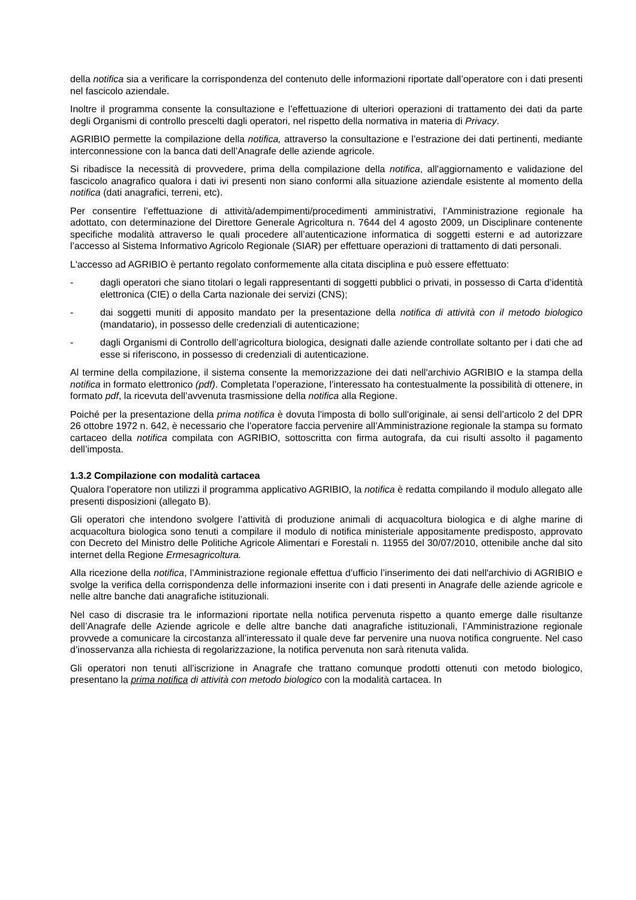della notifica sia a verificare la corrispondenza del contenuto delle informazioni riportate dall’operatore con i dati presenti nel fascicolo aziendale.
Inoltre il programma consente la consultazione e l’effettuazione di ulteriori operazioni di trattamento dei dati da parte degli Organismi di controllo prescelti dagli operatori, nel rispetto della normativa in materia di Privacy.
AGRIBIO permette la compilazione della notifica, attraverso la consultazione e l’estrazione dei dati pertinenti, mediante interconnessione con la banca dati dell’Anagrafe delle aziende agricole.
Si ribadisce la necessità di provvedere, prima della compilazione della notifica, all'aggiornamento e validazione del fascicolo anagrafico qualora i dati ivi presenti non siano conformi alla situazione aziendale esistente al momento della notifica (dati anagrafici, terreni, etc).
Per consentire l’effettuazione di attività/adempimenti/procedimenti amministrativi, l’Amministrazione regionale ha adottato, con determinazione del Direttore Generale Agricoltura n. 7644 del 4 agosto 2009, un Disciplinare contenente specifiche modalità attraverso le quali procedere all’autenticazione informatica di soggetti esterni e ad autorizzare l’accesso al Sistema Informativo Agricolo Regionale (SIAR) per effettuare operazioni di trattamento di dati personali.
L'accesso ad AGRIBIO è pertanto regolato conformemente alla citata disciplina e può essere effettuato:
- dagli operatori che siano titolari o legali rappresentanti di soggetti pubblici o privati, in possesso di Carta d’identità elettronica (CIE) o della Carta nazionale dei servizi (CNS);
- dai soggetti muniti di apposito mandato per la presentazione della notifica di attività con il metodo biologico (mandatario), in possesso delle credenziali di autenticazione;
- dagli Organismi di Controllo dell’agricoltura biologica, designati dalle aziende controllate soltanto per i dati che ad esse si riferiscono, in possesso di credenziali di autenticazione.
Al termine della compilazione, il sistema consente la memorizzazione dei dati nell'archivio AGRIBIO e la stampa della notifica in formato elettronico (pdf). Completata l’operazione, l’interessato ha contestualmente la possibilità di ottenere, in formato pdf, la ricevuta dell’avvenuta trasmissione della notifica alla Regione.
Poiché per la presentazione della prima notifica è dovuta l'imposta di bollo sull'originale, ai sensi dell’articolo 2 del DPR 26 ottobre 1972 n. 642, è necessario che l’operatore faccia pervenire all’Amministrazione regionale la stampa su formato cartaceo della notifica compilata con AGRIBIO, sottoscritta con firma autografa, da cui risulti assolto il pagamento dell’imposta.
1.3.2 Compilazione con modalità cartacea
Qualora l'operatore non utilizzi il programma applicativo AGRIBIO, la notifica è redatta compilando il modulo allegato alle presenti disposizioni (allegato B).
Gli operatori che intendono svolgere l’attività di produzione animali di acquacoltura biologica e di alghe marine di acquacoltura biologica sono tenuti a compilare il modulo di notifica ministeriale appositamente predisposto, approvato con Decreto del Ministro delle Politiche Agricole Alimentari e Forestali n. 11955 del 30/07/2010, ottenibile anche dal sito internet della Regione Ermesagricoltura.
Alla ricezione della notifica, l’Amministrazione regionale effettua d’ufficio l’inserimento dei dati nell'archivio di AGRIBIO e svolge la verifica della corrispondenza delle informazioni inserite con i dati presenti in Anagrafe delle aziende agricole e nelle altre banche dati anagrafiche istituzionali.
Nel caso di discrasie tra le informazioni riportate nella notifica pervenuta rispetto a quanto emerge dalle risultanze dell’Anagrafe delle Aziende agricole e delle altre banche dati anagrafiche istituzionali, l’Amministrazione regionale provvede a comunicare la circostanza all’interessato il quale deve far pervenire una nuova notifica congruente. Nel caso d’inosservanza alla richiesta di regolarizzazione, la notifica pervenuta non sarà ritenuta valida.
Gli operatori non tenuti all’iscrizione in Anagrafe che trattano comunque prodotti ottenuti con metodo biologico, presentano la prima notifica di attività con metodo biologico con la modalità cartacea. In